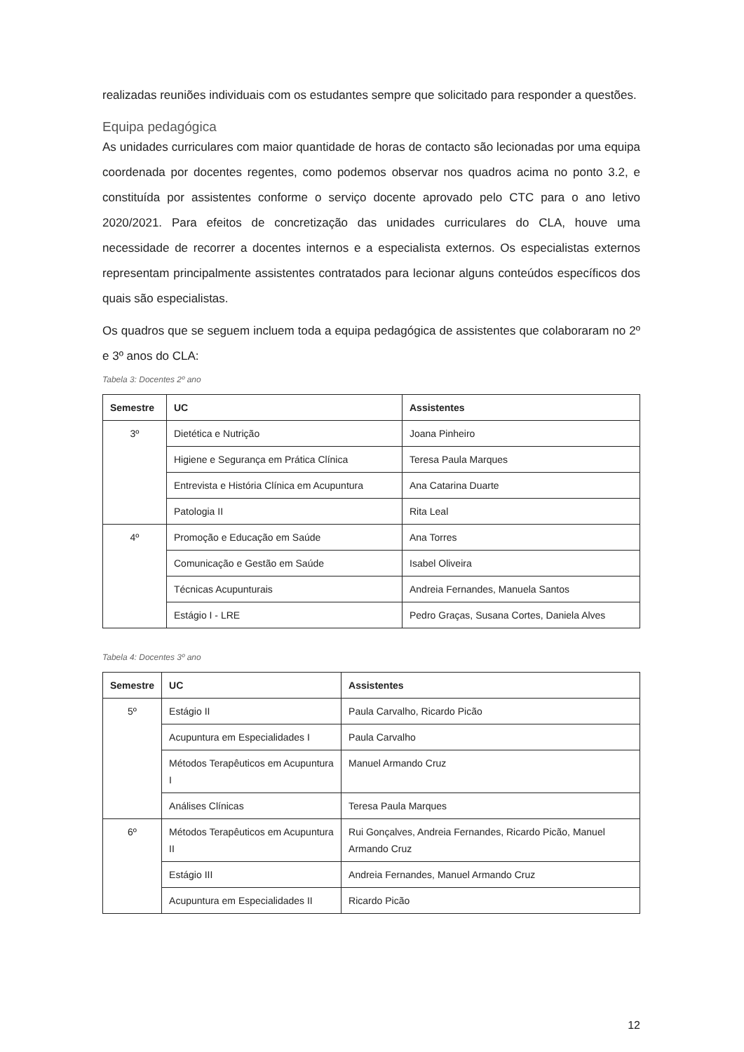realizadas reuniões individuais com os estudantes sempre que solicitado para responder a questões.
Equipa pedagógica
As unidades curriculares com maior quantidade de horas de contacto são lecionadas por uma equipa coordenada por docentes regentes, como podemos observar nos quadros acima no ponto 3.2, e constituída por assistentes conforme o serviço docente aprovado pelo CTC para o ano letivo 2020/2021. Para efeitos de concretização das unidades curriculares do CLA, houve uma necessidade de recorrer a docentes internos e a especialista externos. Os especialistas externos representam principalmente assistentes contratados para lecionar alguns conteúdos específicos dos quais são especialistas.
Os quadros que se seguem incluem toda a equipa pedagógica de assistentes que colaboraram no 2º e 3º anos do CLA:
Tabela 3: Docentes 2º ano
| Semestre | UC | Assistentes |
| --- | --- | --- |
| 3º | Dietética e Nutrição | Joana Pinheiro |
| | Higiene e Segurança em Prática Clínica | Teresa Paula Marques |
| | Entrevista e História Clínica em Acupuntura | Ana Catarina Duarte |
| | Patologia II | Rita Leal |
| 4º | Promoção e Educação em Saúde | Ana Torres |
| | Comunicação e Gestão em Saúde | Isabel Oliveira |
| | Técnicas Acupunturais | Andreia Fernandes, Manuela Santos |
| | Estágio I - LRE | Pedro Graças, Susana Cortes, Daniela Alves |
Tabela 4: Docentes 3º ano
| Semestre | UC | Assistentes |
| --- | --- | --- |
| 5º | Estágio II | Paula Carvalho, Ricardo Picão |
| | Acupuntura em Especialidades I | Paula Carvalho |
| | Métodos Terapêuticos em Acupuntura I | Manuel Armando Cruz |
| | Análises Clínicas | Teresa Paula Marques |
| 6º | Métodos Terapêuticos em Acupuntura II | Rui Gonçalves, Andreia Fernandes, Ricardo Picão, Manuel Armando Cruz |
| | Estágio III | Andreia Fernandes, Manuel Armando Cruz |
| | Acupuntura em Especialidades II | Ricardo Picão |
12